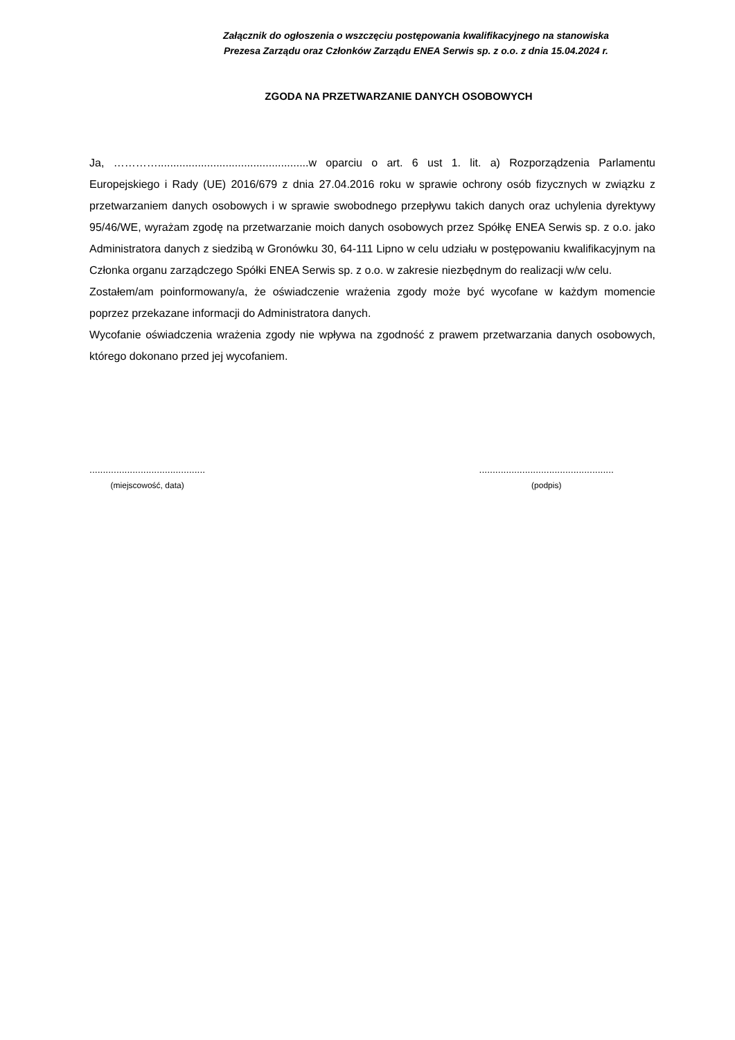Załącznik do ogłoszenia o wszczęciu postępowania kwalifikacyjnego na stanowiska
Prezesa Zarządu oraz Członków Zarządu ENEA Serwis sp. z o.o. z dnia 15.04.2024 r.
ZGODA NA PRZETWARZANIE DANYCH OSOBOWYCH
Ja, ………….................................................w oparciu o art. 6 ust 1. lit. a) Rozporządzenia Parlamentu Europejskiego i Rady (UE) 2016/679 z dnia 27.04.2016 roku w sprawie ochrony osób fizycznych w związku z przetwarzaniem danych osobowych i w sprawie swobodnego przepływu takich danych oraz uchylenia dyrektywy 95/46/WE, wyrażam zgodę na przetwarzanie moich danych osobowych przez Spółkę ENEA Serwis sp. z o.o. jako Administratora danych z siedzibą w Gronówku 30, 64-111 Lipno w celu udziału w postępowaniu kwalifikacyjnym na Członka organu zarządczego Spółki ENEA Serwis sp. z o.o. w zakresie niezbędnym do realizacji w/w celu.
Zostałem/am poinformowany/a, że oświadczenie wrażenia zgody może być wycofane w każdym momencie poprzez przekazane informacji do Administratora danych.
Wycofanie oświadczenia wrażenia zgody nie wpływa na zgodność z prawem przetwarzania danych osobowych, którego dokonano przed jej wycofaniem.
...........................................
(miejscowość, data)
..................................................
(podpis)